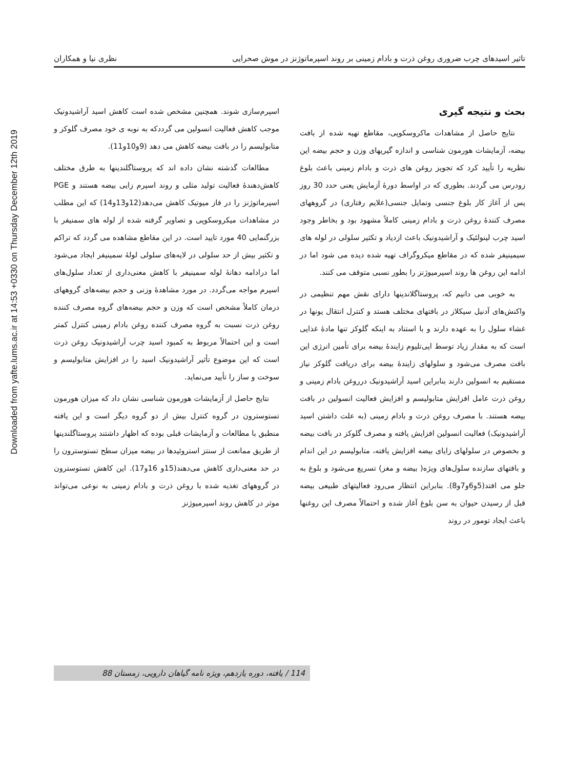Downloaded from yafte.lums.ac.ir at 14:53 +0330 on Thursday December 12th 2019
تاثیر اسیدهای چرب ضروری روغن ذرت و بادام زمینی بر روند اسپرماتوژنز در موش صحرایی نظری نیا و همکاران
بحث و نتیجه گیری
نتایج حاصل از مشاهدات ماکروسکوپی، مقاطع تهیه شده از بافت بیضه، آزمایشات هورمون شناسی و اندازه گیریهای وزن و حجم بیضه این نظریه را تأیید کرد که تجویز روغن های ذرت و بادام زمینی باعث بلوغ زودرس می گردند. بطوری که در اواسط دورهٔ آزمایش یعنی حدد 30 روز پس از آغاز کار بلوغ جنسی وتمایل جنسی(علایم رفتاری) در گروههای مصرف کنندهٔ روغن ذرت و بادام زمینی کاملاً مشهود بود و بخاطر وجود اسید چرب لینولئیک و آراشیدونیک باعث ازدیاد و تکثیر سلولی در لوله های سیمینیفر شده که در مقاطع میکروگراف تهیه شده دیده می شود اما در ادامه این روغن ها روند اسپرمیوژنز را بطور نسبی متوقف می کنند.
به خوبی می دانیم که، پروستاگلاندینها دارای نقش مهم تنظیمی در واکنش‌های آدنیل سیکلاز در بافتهای مختلف هستد و کنترل انتقال یونها در غشاء سلول را به عهده دارند و با استناد به اینکه گلوکز تنها مادهٔ غذایی است که به مقدار زیاد توسط اپی‌تلیوم زایندهٔ بیضه برای تأمین انرژی این بافت مصرف می‌شود و سلولهای زایندهٔ بیضه برای دریافت گلوکز نیاز مستقیم به انسولین دارند بنابراین اسید آراشیدونیک درروغن بادام زمینی و روغن ذرت عامل افزایش متابولیسم و افزایش فعالیت انسولین در بافت بیضه هستند. با مصرف روغن ذرت و بادام زمینی (به علت داشتن اسید آراشیدونیک) فعالیت انسولین افزایش یافته و مصرف گلوکز در بافت بیضه و بخصوص در سلولهای زایای بیضه افزایش یافته، متابولیسم در این اندام و بافتهای سازنده سلول‌های ویژه( بیضه و مغز) تسریع می‌شود و بلوغ به جلو می افتد(5و6و7و8). بنابراین انتظار می‌رود فعالیتهای طبیعی بیضه قبل از رسیدن حیوان به سن بلوغ آغاز شده و احتمالاً مصرف این روغنها باعث ایجاد تومور در روند
اسپرم‌سازی شوند. همچنین مشخص شده است کاهش اسید آراشیدونیک موجب کاهش فعالیت انسولین می گرددکه به نوبه ی خود مصرف گلوکز و متابولیسم را در بافت بیضه کاهش می دهد (9و10و11).
مطالعات گذشته نشان داده اند که پروستاگلندینها به طرق مختلف کاهش‌دهندهٔ فعالیت تولید مثلی و روند اسپرم زایی بیضه هستند و PGE اسپرماتوژنز را در فاز میوتیک کاهش می‌دهد(12و13و14) که این مطلب در مشاهدات میکروسکوپی و تصاویر گرفته شده از لوله های سمنیفر با بزرگنمایی 40 مورد تایید است. در این مقاطع مشاهده می گردد که تراکم و تکثیر بیش از حد سلولی در لایه‌های سلولی لولهٔ سمینیفر ایجاد می‌شود اما درادامه دهانهٔ لوله سمینیفر با کاهش معنی‌داری از تعداد سلول‌های اسپرم مواجه می‌گردد. در مورد مشاهدهٔ وزنی و حجم بیضه‌های گروههای درمان کاملاً مشخص است که وزن و حجم بیضه‌های گروه مصرف کننده روغن ذرت نسبت به گروه مصرف کننده روغن بادام زمینی کنترل کمتر است و این احتمالاً مربوط به کمبود اسید چرب آراشیدونیک روغن ذرت است که این موضوع تأثیر آراشیدونیک اسید را در افزایش متابولیسم و سوخت و ساز را تأیید می‌نماید.
نتایج حاصل از آزمایشات هورمون شناسی نشان داد که میزان هورمون تستوسترون در گروه کنترل بیش از دو گروه دیگر است و این یافته منطبق با مطالعات و آزمایشات قبلی بوده که اظهار داشتند پروستاگلندینها از طریق ممانعت از سنتز استروئیدها در بیضه میزان سطح تستوسترون را در حد معنی‌داری کاهش می‌دهند(15و 16و17). این کاهش تستوسترون در گروههای تغذیه شده با روغن ذرت و بادام زمینی به نوعی می‌تواند موثر در کاهش روند اسپرمیوژنز
114 / یافته، دوره یازدهم، ویژه نامه گیاهان دارویی، زمستان 88